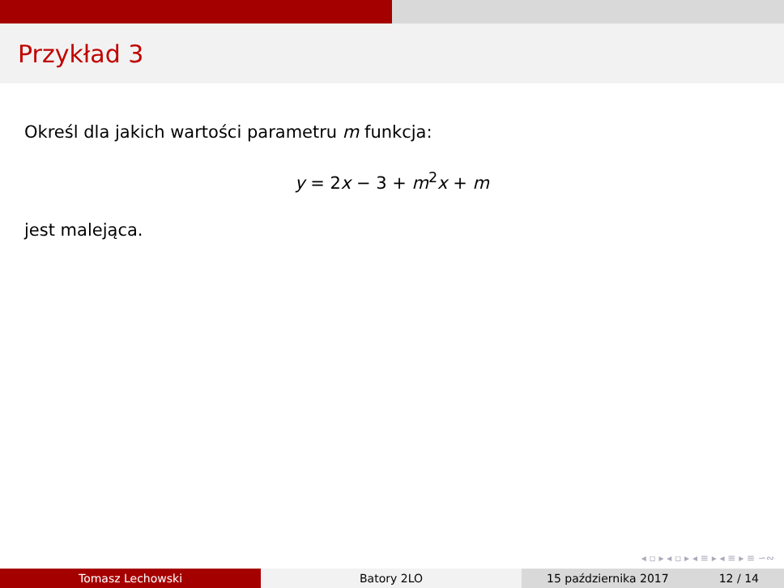Przykład 3
Określ dla jakich wartości parametru m funkcja:
y = 2x − 3 + m<sup>2</sup>x + m
jest malejąca.
◂ ▫ ▸ ◂ ▫ ▸ ◂ ≡ ▸ ◂ ≡ ▸ ≡ ∽∾
Tomasz Lechowski Batory 2LO 15 października 2017 12 / 14